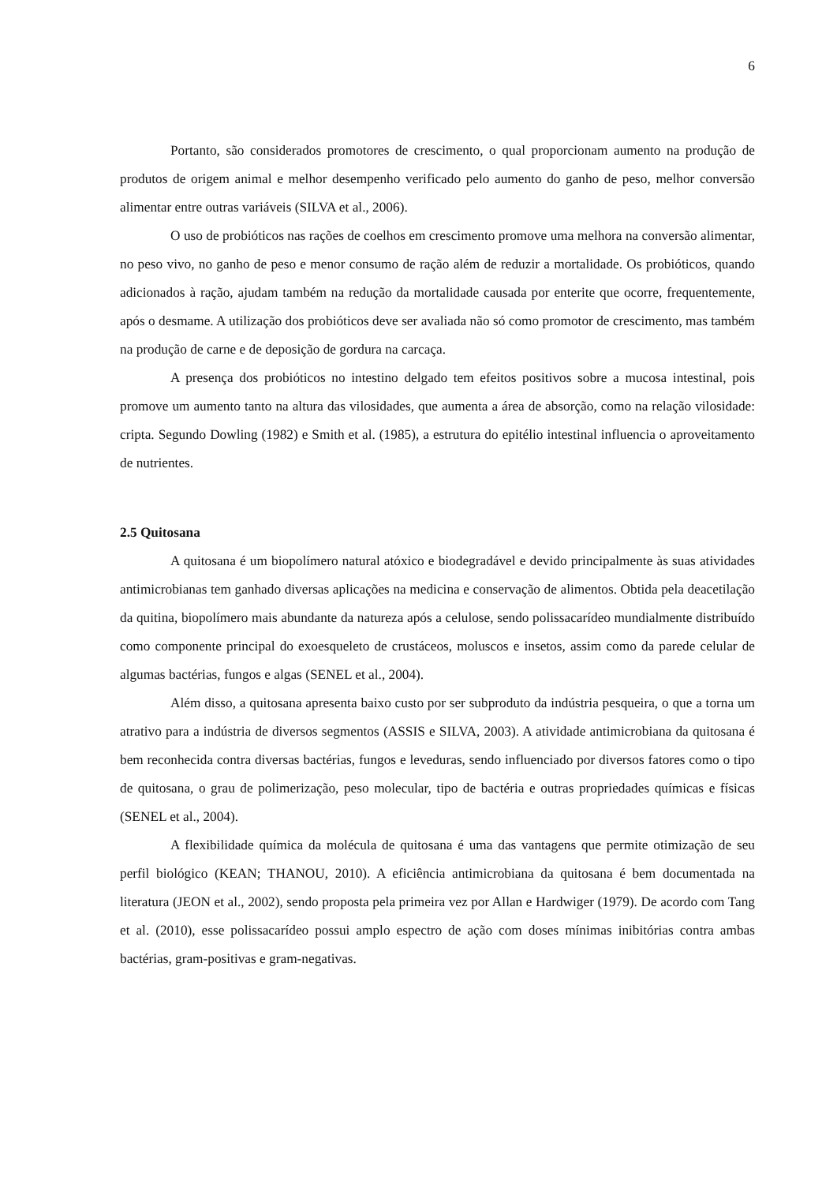6
Portanto, são considerados promotores de crescimento, o qual proporcionam aumento na produção de produtos de origem animal e melhor desempenho verificado pelo aumento do ganho de peso, melhor conversão alimentar entre outras variáveis (SILVA et al., 2006).
O uso de probióticos nas rações de coelhos em crescimento promove uma melhora na conversão alimentar, no peso vivo, no ganho de peso e menor consumo de ração além de reduzir a mortalidade. Os probióticos, quando adicionados à ração, ajudam também na redução da mortalidade causada por enterite que ocorre, frequentemente, após o desmame. A utilização dos probióticos deve ser avaliada não só como promotor de crescimento, mas também na produção de carne e de deposição de gordura na carcaça.
A presença dos probióticos no intestino delgado tem efeitos positivos sobre a mucosa intestinal, pois promove um aumento tanto na altura das vilosidades, que aumenta a área de absorção, como na relação vilosidade: cripta. Segundo Dowling (1982) e Smith et al. (1985), a estrutura do epitélio intestinal influencia o aproveitamento de nutrientes.
2.5 Quitosana
A quitosana é um biopolímero natural atóxico e biodegradável e devido principalmente às suas atividades antimicrobianas tem ganhado diversas aplicações na medicina e conservação de alimentos. Obtida pela deacetilação da quitina, biopolímero mais abundante da natureza após a celulose, sendo polissacarídeo mundialmente distribuído como componente principal do exoesqueleto de crustáceos, moluscos e insetos, assim como da parede celular de algumas bactérias, fungos e algas (SENEL et al., 2004).
Além disso, a quitosana apresenta baixo custo por ser subproduto da indústria pesqueira, o que a torna um atrativo para a indústria de diversos segmentos (ASSIS e SILVA, 2003). A atividade antimicrobiana da quitosana é bem reconhecida contra diversas bactérias, fungos e leveduras, sendo influenciado por diversos fatores como o tipo de quitosana, o grau de polimerização, peso molecular, tipo de bactéria e outras propriedades químicas e físicas (SENEL et al., 2004).
A flexibilidade química da molécula de quitosana é uma das vantagens que permite otimização de seu perfil biológico (KEAN; THANOU, 2010). A eficiência antimicrobiana da quitosana é bem documentada na literatura (JEON et al., 2002), sendo proposta pela primeira vez por Allan e Hardwiger (1979). De acordo com Tang et al. (2010), esse polissacarídeo possui amplo espectro de ação com doses mínimas inibitórias contra ambas bactérias, gram-positivas e gram-negativas.